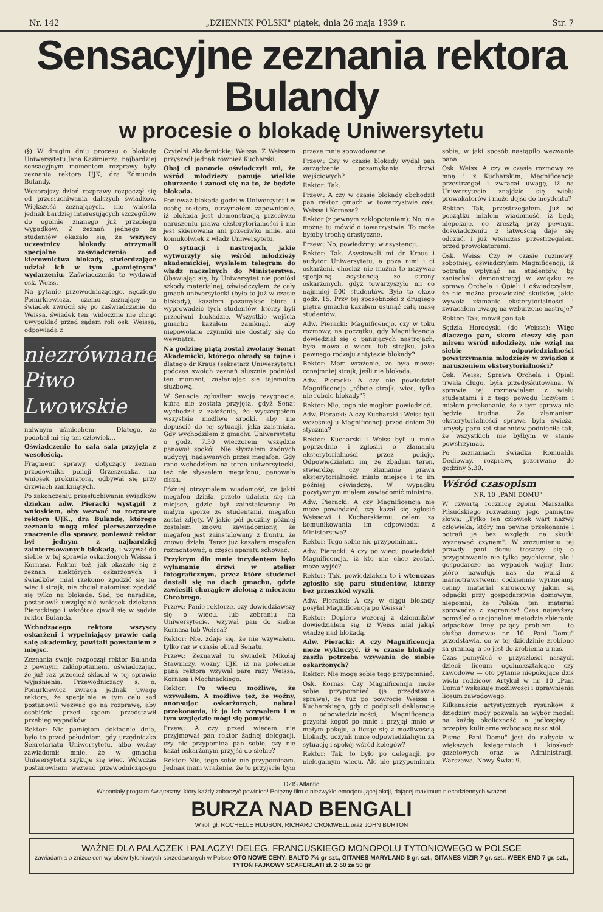Nr. 142 „DZIENNIK POLSKI" piątek, dnia 26 maja 1939 r. Str. 7
Sensacyjne zeznania rektora Bulandy
w procesie o blokadę Uniwersytetu
(§) W drugim dniu procesu o blokadę Uniwersytetu Jana Kazimierza, najbardziej sensacyjnym momentem rozprawy były zeznania rektora UJK, dra Edmunda Bulandy.
Wczorajszy dzień rozprawy rozpoczął się od przesłuchiwania dalszych świadków. Większość zeznających, nie wniosła jednak bardziej interesujących szczegółów do ogólnie znanego już przebiegu wypadków. Z zeznań jednego ze studentów okazało się, że wszyscy uczestnicy blokady otrzymali specjalne zaświadczenia od kierownictwa blokady, stwierdzające udział ich w tym „pamiętnym" wydarzeniu. Zaświadczenia te wydawał osk. Weiss.
Na pytanie przewodniczącego, sędziego Ponurkiewicza, czemu zeznający to świadek zwrócił się po zaświadczenie do Weissa, świadek ten, widocznie nie chcąc uwypuklać przed sądem roli osk. Weissa, odpowiada z
niezrównane Piwo Lwowskie
naiwnym uśmiechem: — Dlatego, że podobał mi się ten człowiek...
Oświadczenie to cała sala przyjęła z wesołością.
Fragment sprawy, dotyczący zeznań przodownika policji Grzeszczaka, na wniosek prokuratora, odbywał się przy drzwiach zamkniętych.
Po zakończeniu przesłuchiwania świadków dziekan adw. Pieracki wystąpił z wnioskiem, aby wezwać na rozprawę rektora UJK., dra Bulandę, którego zeznania mogą mieć pierwszorzędne znaczenie dla sprawy, ponieważ rektor był jednym z najbardziej zainteresowanych blokadą, i wzywał do siebie w tej sprawie oskarżonych Weissa i Kornasa. Rektor też, jak okazało się z zeznań niektórych oskarżonych i świadków, miał rzekomo zgodzić się na wiec i strajk, nie chciał natomiast zgodzić się tylko na blokadę. Sąd, po naradzie, postanowił uwzględnić wniosek dziekana Pierackiego i wkrótce zjawił się w sądzie rektor Bulanda.
Wchodzącego rektora wszyscy oskarżeni i wypełniający prawie całą salę akademicy, powitali powstaniem z miejsc.
Zeznania swoje rozpoczął rektor Bulanda z pewnym zakłopotaniem, oświadczając, że już raz przecież składał w tej sprawie wyjaśnienia. Przewodniczący s. o. Ponurkiewicz zwraca jednak uwagę rektora, że specjalnie w tym celu sąd postanowił wezwać go na rozprawę, aby osobiście przed sądem przedstawił przebieg wypadków.
Rektor: Nie pamiętam dokładnie dnia, było to przed południem, gdy urzędniczka Sekretariatu Uniwersytetu, albo woźny zawiadomił mnie, że w gmachu Uniwersytetu szykuje się wiec. Wówczas postanowiłem wezwać przewodniczącego Czytelni Akademickiej Weissa. Z Weissem przyszedł jednak również Kucharski.
Obaj ci panowie oświadczyli mi, że wśród młodzieży panuje wielkie oburzenie i zanosi się na to, że będzie blokada.
Ponieważ blokada godzi w Uniwersytet i w osobę rektora, otrzymałem zapewnienie, iż blokada jest demonstracją przeciwko naruszeniu prawa eksterytorialności i nie jest skierowana ani przeciwko mnie, ani komukolwiek z władz Uniwersytetu.
O sytuacji i nastrojach, jakie wytworzyły się wśród młodzieży akademickiej, wysłałem telegram do władz naczelnych do Ministerstwa. Obawiając się, by Uniwersytet nie poniósł szkody materialnej, oświadczyłem, że cały gmach uniwersytecki (było to już w czasie blokady), kazałem pozamykać biura i wyprowadzić tych studentów, którzy byli przeciwni blokadzie. Wszystkie wejścia gmachu kazałem zamknąć, aby niepowołane czynniki nie dostały się do wewnątrz.
Na godzinę piątą zostal zwołany Senat Akademicki, którego obrady są tajne i dlatego dr Kraus (sekretarz Uniwersytetu) podczas swoich zeznań słusznie podniósł ten moment, zasłaniając się tajemnicą służbową.
W Senacie zgłosiłem swoją rezygnację, która nie została przyjęta, gdyż Senat wychodził z założenia, że wyczerpałem wszystkie możliwe środki, aby nie dopuścić do tej sytuacji, jaka zaistniała. Gdy wychodziłem z gmachu Uniwersytetu o godz. 7.30 wieczorem, wszędzie panował spokój. Nie słyszałem żadnych audycyj, nadawanych przez megafon. Gdy rano wchodziłem na teren uniwersytecki, też nie słyszałem megafonu, panowała cisza.
Później otrzymałem wiadomość, że jakiś megafon działa, przeto udałem się na miejsce, gdzie był zainstalowany. Po małym sporze ze studentami, megafon został zdjęty. W jakie pół godziny później zostałem znowu zawiadomiony, że megafon jest zainstalowany z frontu, że znowu działa. Teraz już kazałem megafon rozmontować, a części aparatu schować.
Przykrym dla mnie incydentem było wyłamanie drzwi w atelier fotograficznym, przez które studenci dostali się na dach gmachu, gdzie zawiesili chorągiew zieloną z mieczem Chrobrego.
Przew.: Panie rektorze, czy dowiedziawszy się o wiecu, lub zebraniu na Uniwersytecie, wzywał pan do siebie Kornasa lub Weissa?
Rektor: Nie, zdaje się, że nie wzywałem, tylko raz w czasie obrad Senatu.
Przew.: Zeznawał tu świadek Mikołaj Stawniczy, woźny UJK, iż na polecenie pana rektora wzywał parę razy Weissa, Kornasa i Mochnackiego.
Rektor: Po wiecu możliwe, że wzywałem. A możliwe też, że woźny, anonsując oskarżonych, nabrał przekonania, iż ja ich wzywałem i w tym względzie mógł się pomylić.
Przew.: A czy przed wiecem nie przyjmował pan rektor żadnej delegacji, czy nie przypomina pan sobie, czy nie kazał oskarżonym przyjść do siebie?
Rektor: Nie, tego sobie nie przypominam. Jednak mam wrażenie, że to przyjście było przeze mnie spowodowane.
Przew.: Czy w czasie blokady wydał pan zarządzenie pozamykania drzwi wejściowych?
Rektor: Tak.
Przew.: A czy w czasie blokady obchodził pan rektor gmach w towarzystwie osk. Weissa i Kornasa?
Rektor (z pewnym zakłopotaniem): No, nie można tu mówić o towarzystwie. To może byłoby trochę drastyczne.
Przew.: No, powiedzmy: w asystencji...
Rektor: Tak. Asystowali mi dr Kraus i audytor Uniwersytetu, a poza nimi i ci oskarżeni, chociaż nie można to nazywać specjalną asystencją ze strony oskarżonych, gdyż towarzyszyło mi co najmniej 500 studentów. Było to około godz. 15. Przy tej sposobności z drugiego piętra gmachu kazałem usunąć całą masę studentów.
Adw. Pieracki: Magnificencjo, czy w toku rozmowy, na początku, gdy Magnificencja dowiedział się o panujących nastrojach, była mowa o wiecu lub strajku, jako pewnego rodzaju antytezie blokady?
Rektor: Mam wrażenie, że była mowa: conajmniej strajk, jeśli nie blokada.
Adw. Pieracki: A czy nie powiedział Magnificencja „róbcie strajk, wiec, tylko nie róbcie blokady"?
Rektor: Nie, tego nie mogłem powiedzieć.
Adw. Pieracki: A czy Kucharski i Weiss byli wcześniej u Magnificencji przed dniem 30 stycznia?
Rektor: Kucharski i Weiss byli u mnie poprzednio i zgłosili o złamaniu eksterytorialności przez policję. Odpowiedziałem im, że zbadam teren, stwierdzę, czy złamanie prawa eksterytorialności miało miejsce i to im później oświadczę. W wypadku pozytywnym miałem zawiadomić ministra.
Adw. Pieracki: A czy Magnificencja nie może powiedzieć, czy kazał się zgłosić Weissowi i Kucharskiemu, celem za komunikowania im odpowiedzi z Ministerstwa?
Rektor: Tego sobie nie przypominam.
Adw. Pieracki: A czy po wiecu powiedział Magnificencja, iż kto nie chce zostać, może wyjść?
Rektor: Tak, powiedziałem to i wtenczas zgłosiło się paru studentów, którzy bez przeszkód wyszli.
Adw. Pieracki: A czy w ciągu blokady posyłał Magnificencja po Weissa?
Rektor: Dopiero wczoraj z dzienników dowiedziałem się, iż Weiss miał jakąś władzę nad blokadą.
Adw. Pieracki: A czy Magnificencja może wykluczyć, iż w czasie blokady zaszła potrzeba wzywania do siebie oskarżonych?
Rektor: Nie mogę sobie tego przypomnieć.
Osk. Kornas: Czy Magnificencja może sobie przypomnieć (ja przedstawię sprawę), że tuż po powrocie Weissa i Kucharskiego, gdy ci podpisali deklarację o odpowiedzialności, Magnificencja przysłał kogoś po mnie i przyjął mnie w małym pokoju, a licząc się z możliwością blokady, uczynił mnie odpowiedzialnym za sytuację i spokój wśród kolegów?
Rektor: Tak, to było po delegacji, po nielegalnym wiecu. Ale nie przypominam sobie, w jaki sposób nastąpiło wezwanie pana.
Osk. Weiss: A czy w czasie rozmowy ze mną i z Kucharskim, Magnificencja przestrzegał i zwracał uwagę, iż na Uniwersytecie znajdzie się wielu prowokatorów i może dojść do incydentu?
Rektor: Tak, przestrzegałem. Już od początku miałem wiadomość, iż będą niepokoje, co zresztą przy pewnym doświadczeniu z łatwością daje się odczuć, i już wtenczas przestrzegałem przed prowokatorami.
Osk. Weiss: Czy w czasie rozmowy, sobotniej, oświadczyłem Magnificencji, iż potrafię wpłynąć na studentów, by zaniechali demonstracyj w związku ze sprawą Orchela i Opieli i oświadczyłem, że nie można przewidzieć skutków, jakie wywoła złamanie eksterytorialności i zwracałem uwagę na wzburzone nastroje?
Rektor: Tak, mówił pan tak.
Sędzia Horodyski (do Weissa): Więc dlaczego pan, skoro cieszy się pan mirem wśród młodzieży, nie wziął na siebie odpowiedzialności powstrzymania młodzieży w związku z naruszeniem eksterytorialności?
Osk. Weiss: Sprawa Orchela i Opieli trwała długo, była przedyskutowana. W sprawie tej rozmawiałem z wielu studentami i z tego powodu liczyłem i miałem przekonanie, że z tym sprawa nie będzie trudna. Ze złamaniem eksterytorialności sprawa była świeża, umysły paru set studentów podnieciła tak, że wszystkich nie byłbym w stanie powstrzymać.
Po zeznaniach świadka Romualda Dediówny, rozprawę przerwano do godziny 5.30.
Wśród czasopism
NR. 10 „PANI DOMU"
W czwartą rocznicę zgonu Marszałka Piłsudskiego rozważamy jego pamiętne słowa: „Tylko ten człowiek wart nazwy człowieka, który ma pewne przekonanie i potrafi je bez względu na skutki wyznawać czynem". W zrozumieniu tej prawdy pani domu troszczy się o przygotowanie nie tylko psychiczne, ale i gospodarcze na wypadek wojny. Inne pióro nawołuje nas do walki z marnotrawstwem: codziennie wyrzucamy cenny materiał surowcowy jakim są odpadki przy gospodarstwie domowym, niepomni, że Polska ten materiał sprowadza z zagranicy! Czas najwyższy pomyśleć o racjonalnej metodzie zbierania odpadków. Inny palący problem — to służba domowa: nr. 10 „Pani Domu" przedstawia, co w tej dziedzinie zrobiono za granicą, a co jest do zrobienia u nas.
Czas pomyśleć o przyszłości naszych dzieci: liceum ogólnokształcące czy zawodowe — oto pytanie niepokojące dziś wielu rodziców. Artykuł w nr. 10 „Pani Domu" wskazuje możliwości i uprawnienia liceum zawodowego.
Kilkanaście artystycznych rysunków z dziedziny mody pozwala na wybór modeli na każdą okoliczność, a jadłospisy i przepisy kulinarne wzbogacą nasz stół.
Pismo „Pani Domu" jest do nabycia w większych księgarniach i kioskach gazetowych oraz w Administracji, Warszawa, Nowy Świat 9.
DZIŚ Atlantic
Wspaniały program świąteczny, który każdy zobaczyć powinien! Potężny film o niezwykle emocjonującej akcji, dającej maximum niecodziennych wrażeń
BURZA NAD BENGALI
W rol. gł. ROCHELLE HUDSON, RICHARD CROMWELL oraz JOHN BURTON
WAŻNE DLA PALACZEK i PALACZY! DELEG. FRANCUSKIEGO MONOPOLU TYTONIOWEGO w POLSCE
zawiadamia o zniżce cen wyrobów tytoniowych sprzedawanych w Polsce OTO NOWE CENY: BALTO 7½ gr szt., GITANES MARYLAND 8 gr. szt., GITANES VIZIR 7 gr. szt., WEEK-END 7 gr. szt., TYTOŃ FAJKOWY SCAFERLATI zł. 2·50 za 50 gr